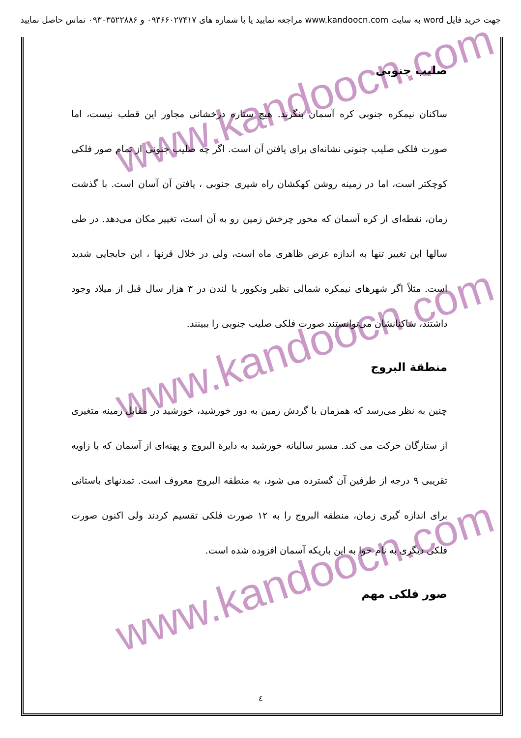جهت خرید فایل word به سایت www.kandoocn.com مراجعه نمایید یا با شماره های ۰۹۳۶۶۰۲۷۴۱۷ و ۰۹۳۰۳۵۲۲۸۸۶ تماس حاصل نمایید
www.kandoocn.com
www.kandoocn.com
www.kandoocn.com
صلیب جنوبی
ساکنان نیمکره جنوبی کره آسمان بنگرند. هیچ ستاره درخشانی مجاور این قطب نیست، اما صورت فلکی صلیب جنونی نشانه‌ای برای یافتن آن است. اگر چه صلیب جنونی از تمام صور فلکی کوچکتر است، اما در زمینه روشن کهکشان راه شیری جنوبی ، یافتن آن آسان است. با گذشت زمان، نقطه‌ای از کره آسمان که محور چرخش زمین رو به آن است، تغییر مکان می‌دهد. در طی سالها این تغییر تنها به اندازه عرض ظاهری ماه است، ولی در خلال قرنها ، این جابجایی شدید است. مثلاً اگر شهرهای نیمکره شمالی نظیر ونکوور یا لندن در ۳ هزار سال قبل از میلاد وجود داشتند، ساکنانشان می‌توانستند صورت فلکی صلیب جنوبی را ببینند.
منطقة البروج
چنین به نظر می‌رسد که همزمان با گردش زمین به دور خورشید، خورشید در مقابل زمینه متغیری از ستارگان حرکت می کند. مسیر سالیانه خورشید به دایرة البروج و پهنه‌ای از آسمان که با زاویه تقریبی ۹ درجه از طرفین آن گسترده می شود، به منطقه البروج معروف است. تمدنهای باستانی برای اندازه گیری زمان، منطقه البروج را به ۱۲ صورت فلکی تقسیم کردند ولی اکنون صورت فلکی دیگری به نام حوا به این باریکه آسمان افزوده شده است.
صور فلکی مهم
٤